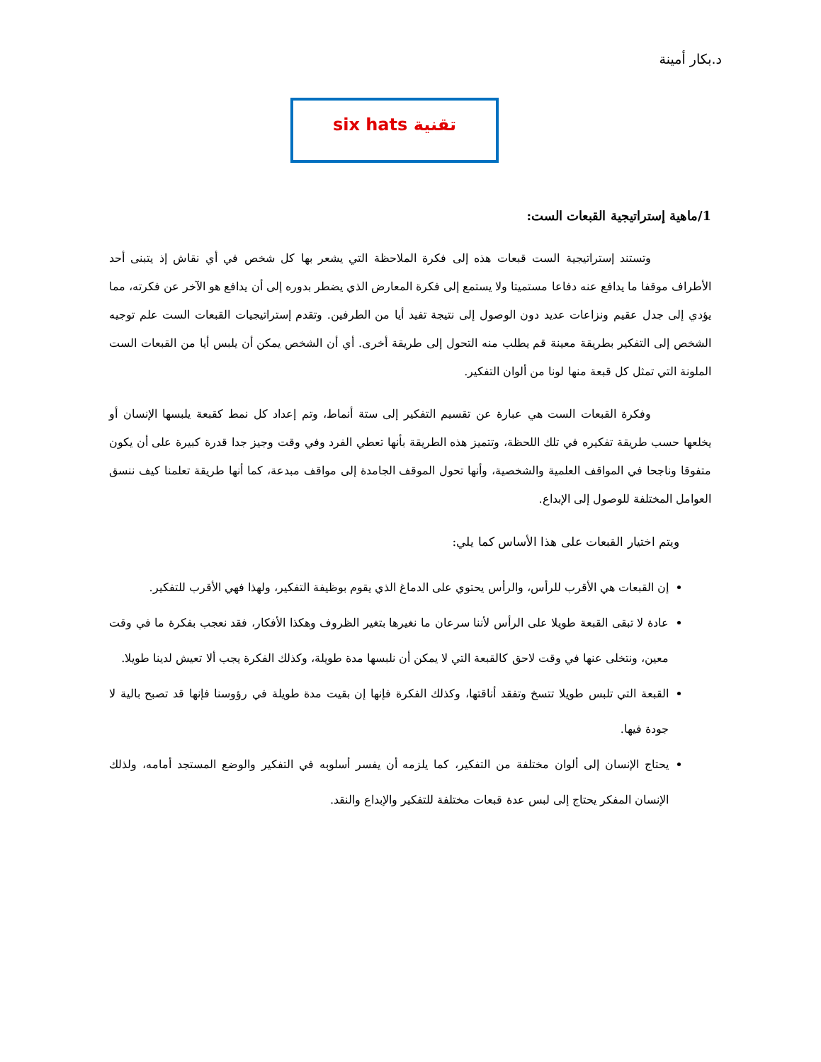د.بكار أمينة
تقنية six hats
1/ماهية إستراتيجية القبعات الست:
وتستند إستراتيجية الست قبعات هذه إلى فكرة الملاحظة التي يشعر بها كل شخص في أي نقاش إذ يتبنى أحد الأطراف موقفا ما يدافع عنه دفاعا مستميتا ولا يستمع إلى فكرة المعارض الذي يضطر بدوره إلى أن يدافع هو الآخر عن فكرته، مما يؤدي إلى جدل عقيم ونزاعات عديد دون الوصول إلى نتيجة تفيد أيا من الطرفين. وتقدم إستراتيجيات القبعات الست علم توجيه الشخص إلى التفكير بطريقة معينة قم يطلب منه التحول إلى طريقة أخرى. أي أن الشخص يمكن أن يلبس أيا من القبعات الست الملونة التي تمثل كل قبعة منها لونا من ألوان التفكير.
وفكرة القبعات الست هي عبارة عن تقسيم التفكير إلى ستة أنماط، وتم إعداد كل نمط كقبعة يلبسها الإنسان أو يخلعها حسب طريقة تفكيره في تلك اللحظة، وتتميز هذه الطريقة بأنها تعطي الفرد وفي وقت وجيز جدا قدرة كبيرة على أن يكون متفوقا وناجحا في المواقف العلمية والشخصية، وأنها تحول الموقف الجامدة إلى مواقف مبدعة، كما أنها طريقة تعلمنا كيف ننسق العوامل المختلفة للوصول إلى الإبداع.
ويتم اختيار القبعات على هذا الأساس كما يلي:
إن القبعات هي الأقرب للرأس، والرأس يحتوي على الدماغ الذي يقوم بوظيفة التفكير، ولهذا فهي الأقرب للتفكير.
عادة لا تبقى القبعة طويلا على الرأس لأننا سرعان ما نغيرها بتغير الظروف وهكذا الأفكار، فقد نعجب بفكرة ما في وقت معين، ونتخلى عنها في وقت لاحق كالقبعة التي لا يمكن أن نلبسها مدة طويلة، وكذلك الفكرة يجب ألا تعيش لدينا طويلا.
القبعة التي تلبس طويلا تتسخ وتفقد أناقتها، وكذلك الفكرة فإنها إن بقيت مدة طويلة في رؤوسنا فإنها قد تصبح بالية لا جودة فيها.
يحتاج الإنسان إلى ألوان مختلفة من التفكير، كما يلزمه أن يفسر أسلوبه في التفكير والوضع المستجد أمامه، ولذلك الإنسان المفكر يحتاج إلى لبس عدة قبعات مختلفة للتفكير والإبداع والنقد.